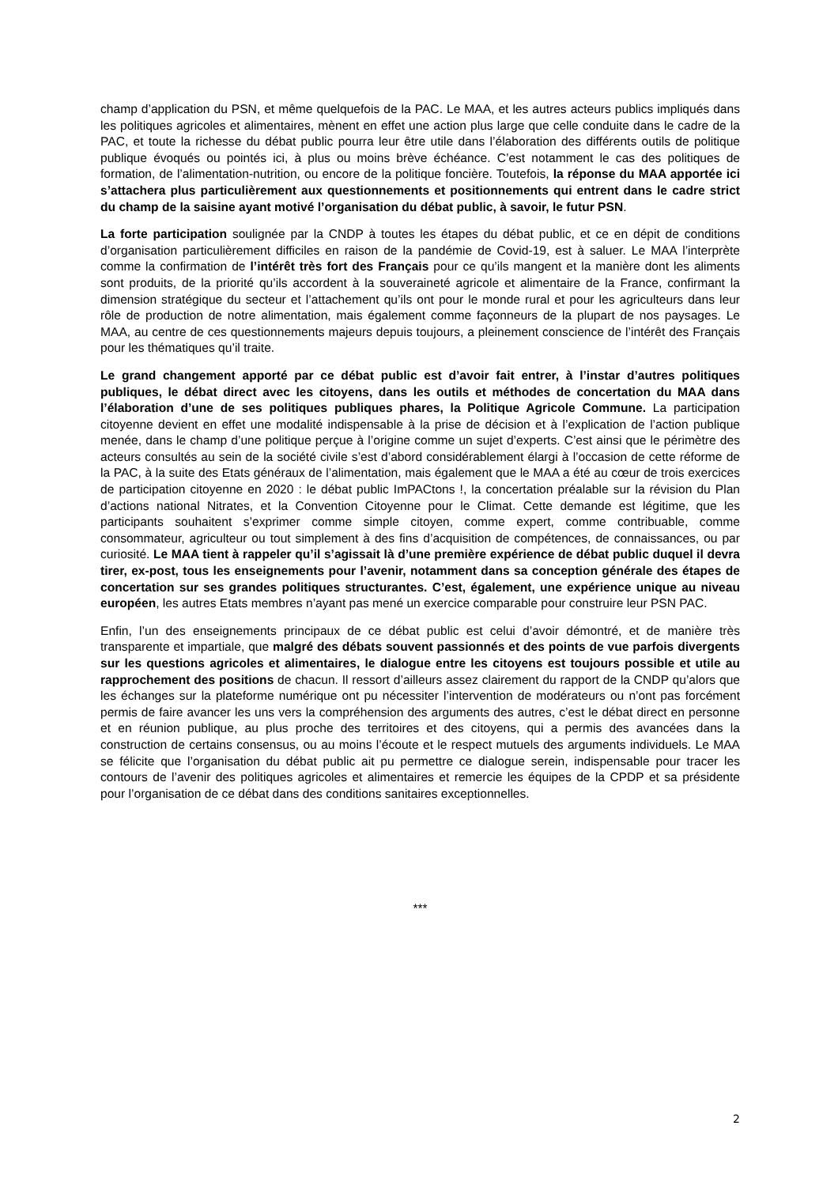champ d’application du PSN, et même quelquefois de la PAC. Le MAA, et les autres acteurs publics impliqués dans les politiques agricoles et alimentaires, mènent en effet une action plus large que celle conduite dans le cadre de la PAC, et toute la richesse du débat public pourra leur être utile dans l’élaboration des différents outils de politique publique évoqués ou pointés ici, à plus ou moins brève échéance. C’est notamment le cas des politiques de formation, de l’alimentation-nutrition, ou encore de la politique foncière. Toutefois, la réponse du MAA apportée ici s’attachera plus particulièrement aux questionnements et positionnements qui entrent dans le cadre strict du champ de la saisine ayant motivé l’organisation du débat public, à savoir, le futur PSN.
La forte participation soulignée par la CNDP à toutes les étapes du débat public, et ce en dépit de conditions d’organisation particulièrement difficiles en raison de la pandémie de Covid-19, est à saluer. Le MAA l’interprète comme la confirmation de l’intérêt très fort des Français pour ce qu’ils mangent et la manière dont les aliments sont produits, de la priorité qu’ils accordent à la souveraineté agricole et alimentaire de la France, confirmant la dimension stratégique du secteur et l’attachement qu’ils ont pour le monde rural et pour les agriculteurs dans leur rôle de production de notre alimentation, mais également comme façonneurs de la plupart de nos paysages. Le MAA, au centre de ces questionnements majeurs depuis toujours, a pleinement conscience de l’intérêt des Français pour les thématiques qu’il traite.
Le grand changement apporté par ce débat public est d’avoir fait entrer, à l’instar d’autres politiques publiques, le débat direct avec les citoyens, dans les outils et méthodes de concertation du MAA dans l’élaboration d’une de ses politiques publiques phares, la Politique Agricole Commune. La participation citoyenne devient en effet une modalité indispensable à la prise de décision et à l’explication de l’action publique menée, dans le champ d’une politique perçue à l’origine comme un sujet d’experts. C’est ainsi que le périmètre des acteurs consultés au sein de la société civile s’est d’abord considérablement élargi à l’occasion de cette réforme de la PAC, à la suite des Etats généraux de l’alimentation, mais également que le MAA a été au cœur de trois exercices de participation citoyenne en 2020 : le débat public ImPACtons !, la concertation préalable sur la révision du Plan d’actions national Nitrates, et la Convention Citoyenne pour le Climat. Cette demande est légitime, que les participants souhaitent s’exprimer comme simple citoyen, comme expert, comme contribuable, comme consommateur, agriculteur ou tout simplement à des fins d’acquisition de compétences, de connaissances, ou par curiosité. Le MAA tient à rappeler qu’il s’agissait là d’une première expérience de débat public duquel il devra tirer, ex-post, tous les enseignements pour l’avenir, notamment dans sa conception générale des étapes de concertation sur ses grandes politiques structurantes. C’est, également, une expérience unique au niveau européen, les autres Etats membres n’ayant pas mené un exercice comparable pour construire leur PSN PAC.
Enfin, l’un des enseignements principaux de ce débat public est celui d’avoir démontré, et de manière très transparente et impartiale, que malgré des débats souvent passionnés et des points de vue parfois divergents sur les questions agricoles et alimentaires, le dialogue entre les citoyens est toujours possible et utile au rapprochement des positions de chacun. Il ressort d’ailleurs assez clairement du rapport de la CNDP qu’alors que les échanges sur la plateforme numérique ont pu nécessiter l’intervention de modérateurs ou n’ont pas forcément permis de faire avancer les uns vers la compréhension des arguments des autres, c’est le débat direct en personne et en réunion publique, au plus proche des territoires et des citoyens, qui a permis des avancées dans la construction de certains consensus, ou au moins l’écoute et le respect mutuels des arguments individuels. Le MAA se félicite que l’organisation du débat public ait pu permettre ce dialogue serein, indispensable pour tracer les contours de l’avenir des politiques agricoles et alimentaires et remercie les équipes de la CPDP et sa présidente pour l’organisation de ce débat dans des conditions sanitaires exceptionnelles.
***
2